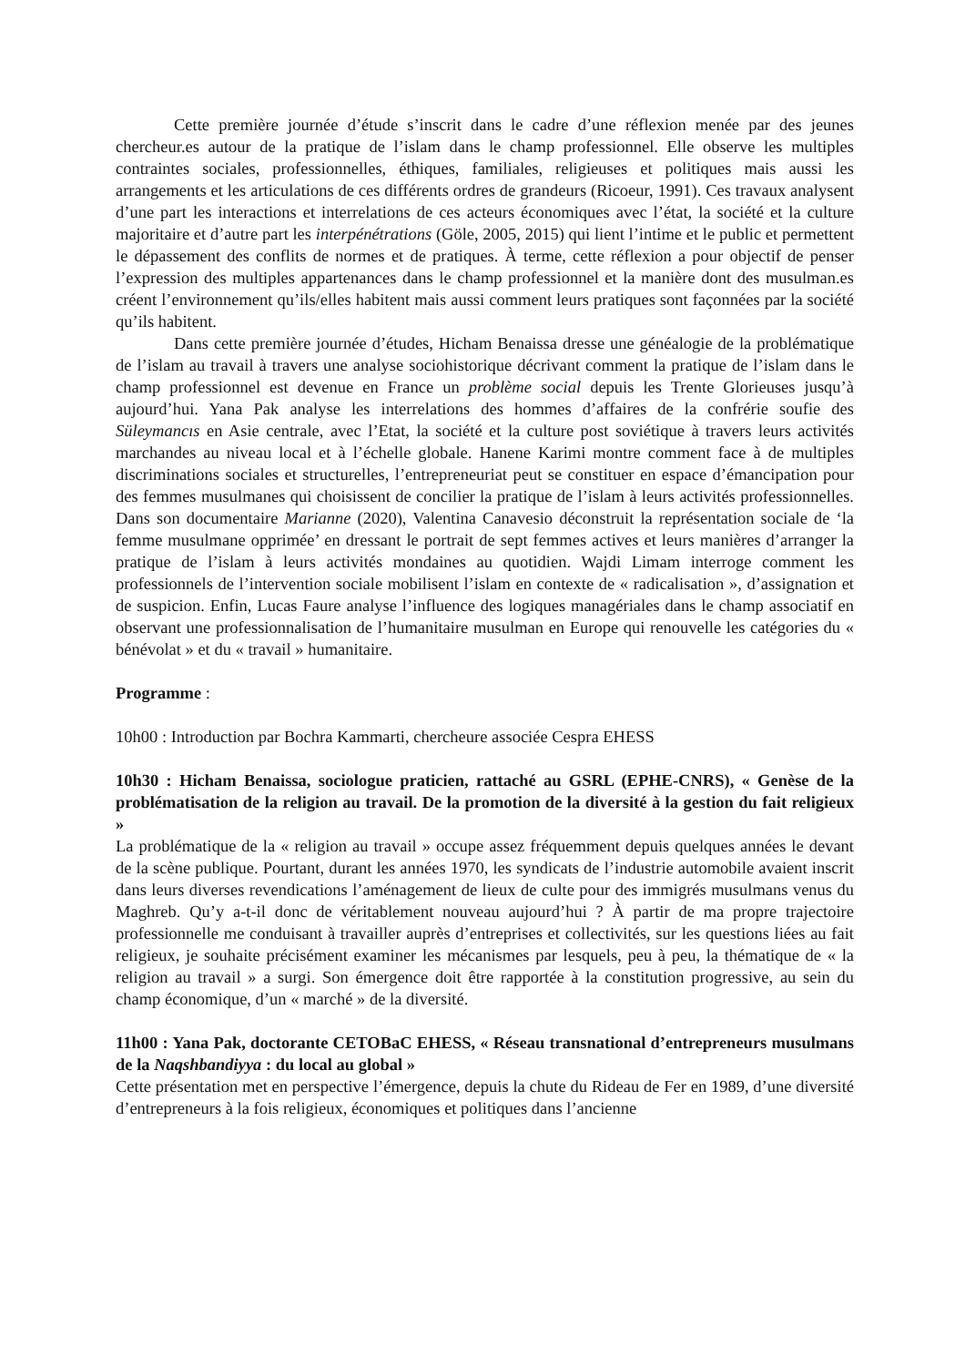Cette première journée d’étude s’inscrit dans le cadre d’une réflexion menée par des jeunes chercheur.es autour de la pratique de l’islam dans le champ professionnel. Elle observe les multiples contraintes sociales, professionnelles, éthiques, familiales, religieuses et politiques mais aussi les arrangements et les articulations de ces différents ordres de grandeurs (Ricoeur, 1991). Ces travaux analysent d’une part les interactions et interrelations de ces acteurs économiques avec l’état, la société et la culture majoritaire et d’autre part les interpénétrations (Göle, 2005, 2015) qui lient l’intime et le public et permettent le dépassement des conflits de normes et de pratiques. À terme, cette réflexion a pour objectif de penser l’expression des multiples appartenances dans le champ professionnel et la manière dont des musulman.es créent l’environnement qu’ils/elles habitent mais aussi comment leurs pratiques sont façonnées par la société qu’ils habitent.
Dans cette première journée d’études, Hicham Benaissa dresse une généalogie de la problématique de l’islam au travail à travers une analyse sociohistorique décrivant comment la pratique de l’islam dans le champ professionnel est devenue en France un problème social depuis les Trente Glorieuses jusqu’à aujourd’hui. Yana Pak analyse les interrelations des hommes d’affaires de la confrérie soufie des Süleymancıs en Asie centrale, avec l’Etat, la société et la culture post soviétique à travers leurs activités marchandes au niveau local et à l’échelle globale. Hanene Karimi montre comment face à de multiples discriminations sociales et structurelles, l’entrepreneuriat peut se constituer en espace d’émancipation pour des femmes musulmanes qui choisissent de concilier la pratique de l’islam à leurs activités professionnelles. Dans son documentaire Marianne (2020), Valentina Canavesio déconstruit la représentation sociale de ‘la femme musulmane opprimée’ en dressant le portrait de sept femmes actives et leurs manières d’arranger la pratique de l’islam à leurs activités mondaines au quotidien. Wajdi Limam interroge comment les professionnels de l’intervention sociale mobilisent l’islam en contexte de « radicalisation », d’assignation et de suspicion. Enfin, Lucas Faure analyse l’influence des logiques managériales dans le champ associatif en observant une professionnalisation de l’humanitaire musulman en Europe qui renouvelle les catégories du « bénévolat » et du « travail » humanitaire.
Programme :
10h00 : Introduction par Bochra Kammarti, chercheure associée Cespra EHESS
10h30 : Hicham Benaissa, sociologue praticien, rattaché au GSRL (EPHE-CNRS), « Genèse de la problématisation de la religion au travail. De la promotion de la diversité à la gestion du fait religieux »
La problématique de la « religion au travail » occupe assez fréquemment depuis quelques années le devant de la scène publique. Pourtant, durant les années 1970, les syndicats de l’industrie automobile avaient inscrit dans leurs diverses revendications l’aménagement de lieux de culte pour des immigrés musulmans venus du Maghreb. Qu’y a-t-il donc de véritablement nouveau aujourd’hui ? À partir de ma propre trajectoire professionnelle me conduisant à travailler auprès d’entreprises et collectivités, sur les questions liées au fait religieux, je souhaite précisément examiner les mécanismes par lesquels, peu à peu, la thématique de « la religion au travail » a surgi. Son émergence doit être rapportée à la constitution progressive, au sein du champ économique, d’un « marché » de la diversité.
11h00 : Yana Pak, doctorante CETOBaC EHESS, « Réseau transnational d’entrepreneurs musulmans de la Naqshbandiyya : du local au global »
Cette présentation met en perspective l’émergence, depuis la chute du Rideau de Fer en 1989, d’une diversité d’entrepreneurs à la fois religieux, économiques et politiques dans l’ancienne